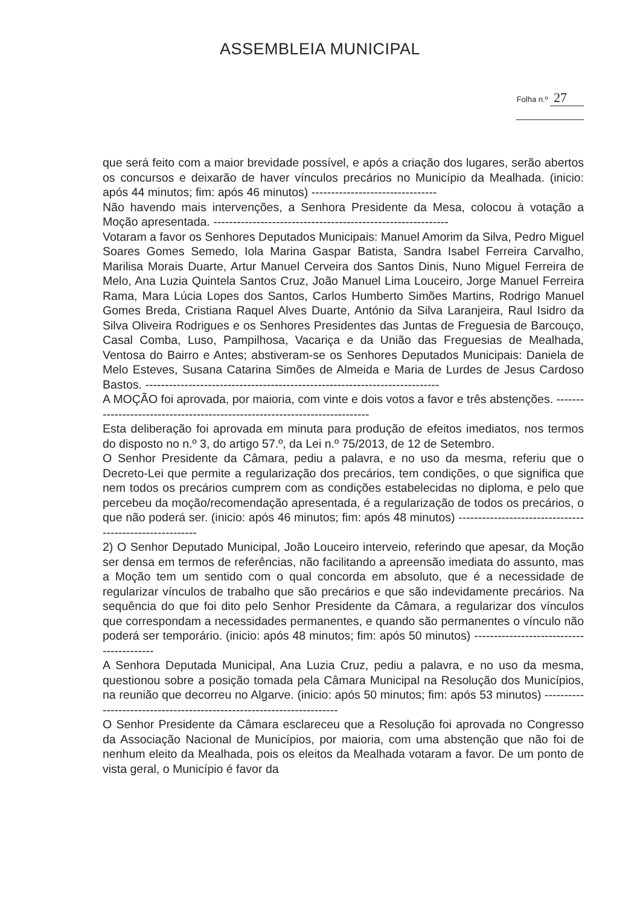ASSEMBLEIA MUNICIPAL
Folha n.º 27
que será feito com a maior brevidade possível, e após a criação dos lugares, serão abertos os concursos e deixarão de haver vínculos precários no Município da Mealhada. (inicio: após 44 minutos; fim: após 46 minutos) --------------------------------
Não havendo mais intervenções, a Senhora Presidente da Mesa, colocou à votação a Moção apresentada. ------------------------------------------------------------
Votaram a favor os Senhores Deputados Municipais: Manuel Amorim da Silva, Pedro Miguel Soares Gomes Semedo, Iola Marina Gaspar Batista, Sandra Isabel Ferreira Carvalho, Marilisa Morais Duarte, Artur Manuel Cerveira dos Santos Dinis, Nuno Miguel Ferreira de Melo, Ana Luzia Quintela Santos Cruz, João Manuel Lima Louceiro, Jorge Manuel Ferreira Rama, Mara Lúcia Lopes dos Santos, Carlos Humberto Simões Martins, Rodrigo Manuel Gomes Breda, Cristiana Raquel Alves Duarte, António da Silva Laranjeira, Raul Isidro da Silva Oliveira Rodrigues e os Senhores Presidentes das Juntas de Freguesia de Barcouço, Casal Comba, Luso, Pampilhosa, Vacariça e da União das Freguesias de Mealhada, Ventosa do Bairro e Antes; abstiveram-se os Senhores Deputados Municipais: Daniela de Melo Esteves, Susana Catarina Simões de Almeida e Maria de Lurdes de Jesus Cardoso Bastos. ---------------------------------------------------------------------------
A MOÇÃO foi aprovada, por maioria, com vinte e dois votos a favor e três abstenções. ---------------------------------------------------------------------------
Esta deliberação foi aprovada em minuta para produção de efeitos imediatos, nos termos do disposto no n.º 3, do artigo 57.º, da Lei n.º 75/2013, de 12 de Setembro.
O Senhor Presidente da Câmara, pediu a palavra, e no uso da mesma, referiu que o Decreto-Lei que permite a regularização dos precários, tem condições, o que significa que nem todos os precários cumprem com as condições estabelecidas no diploma, e pelo que percebeu da moção/recomendação apresentada, é a regularização de todos os precários, o que não poderá ser. (inicio: após 46 minutos; fim: após 48 minutos) --------------------------------------------------------
2) O Senhor Deputado Municipal, João Louceiro interveio, referindo que apesar, da Moção ser densa em termos de referências, não facilitando a apreensão imediata do assunto, mas a Moção tem um sentido com o qual concorda em absoluto, que é a necessidade de regularizar vínculos de trabalho que são precários e que são indevidamente precários. Na sequência do que foi dito pelo Senhor Presidente da Câmara, a regularizar dos vínculos que correspondam a necessidades permanentes, e quando são permanentes o vínculo não poderá ser temporário. (inicio: após 48 minutos; fim: após 50 minutos) -----------------------------------------
A Senhora Deputada Municipal, Ana Luzia Cruz, pediu a palavra, e no uso da mesma, questionou sobre a posição tomada pela Câmara Municipal na Resolução dos Municípios, na reunião que decorreu no Algarve. (inicio: após 50 minutos; fim: após 53 minutos) ----------------------------------------------------------------------
O Senhor Presidente da Câmara esclareceu que a Resolução foi aprovada no Congresso da Associação Nacional de Municípios, por maioria, com uma abstenção que não foi de nenhum eleito da Mealhada, pois os eleitos da Mealhada votaram a favor. De um ponto de vista geral, o Município é favor da